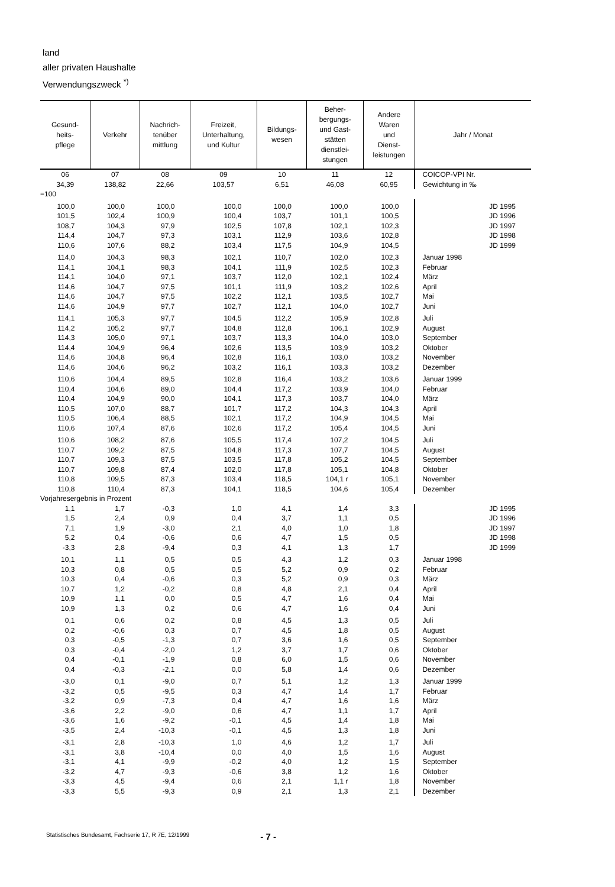land
aller privaten Haushalte
Verwendungszweck <sup>*)</sup>
| Gesund- heits- pflege | Verkehr | Nachrich- tenüber mittlung | Freizeit, Unterhaltung, und Kultur | Bildungs- wesen | Beher- bergungs- und Gast- stätten dienstlei- stungen | Andere Waren und Dienst- leistungen | Jahr / Monat |
| --- | --- | --- | --- | --- | --- | --- | --- |
| 06 | 07 | 08 | 09 | 10 | 11 | 12 | COICOP-VPI Nr. |
| 34,39 | 138,82 | 22,66 | 103,57 | 6,51 | 46,08 | 60,95 | Gewichtung in ‰ |
| =100 | | | | | | | |
| 100,0 | 100,0 | 100,0 | 100,0 | 100,0 | 100,0 | 100,0 | JD 1995 |
| 101,5 | 102,4 | 100,9 | 100,4 | 103,7 | 101,1 | 100,5 | JD 1996 |
| 108,7 | 104,3 | 97,9 | 102,5 | 107,8 | 102,1 | 102,3 | JD 1997 |
| 114,4 | 104,7 | 97,3 | 103,1 | 112,9 | 103,6 | 102,8 | JD 1998 |
| 110,6 | 107,6 | 88,2 | 103,4 | 117,5 | 104,9 | 104,5 | JD 1999 |
| 114,0 | 104,3 | 98,3 | 102,1 | 110,7 | 102,0 | 102,3 | Januar 1998 |
| 114,1 | 104,1 | 98,3 | 104,1 | 111,9 | 102,5 | 102,3 | Februar |
| 114,1 | 104,0 | 97,1 | 103,7 | 112,0 | 102,1 | 102,4 | März |
| 114,6 | 104,7 | 97,5 | 101,1 | 111,9 | 103,2 | 102,6 | April |
| 114,6 | 104,7 | 97,5 | 102,2 | 112,1 | 103,5 | 102,7 | Mai |
| 114,6 | 104,9 | 97,7 | 102,7 | 112,1 | 104,0 | 102,7 | Juni |
| 114,1 | 105,3 | 97,7 | 104,5 | 112,2 | 105,9 | 102,8 | Juli |
| 114,2 | 105,2 | 97,7 | 104,8 | 112,8 | 106,1 | 102,9 | August |
| 114,3 | 105,0 | 97,1 | 103,7 | 113,3 | 104,0 | 103,0 | September |
| 114,4 | 104,9 | 96,4 | 102,6 | 113,5 | 103,9 | 103,2 | Oktober |
| 114,6 | 104,8 | 96,4 | 102,8 | 116,1 | 103,0 | 103,2 | November |
| 114,6 | 104,6 | 96,2 | 103,2 | 116,1 | 103,3 | 103,2 | Dezember |
| 110,6 | 104,4 | 89,5 | 102,8 | 116,4 | 103,2 | 103,6 | Januar 1999 |
| 110,4 | 104,6 | 89,0 | 104,4 | 117,2 | 103,9 | 104,0 | Februar |
| 110,4 | 104,9 | 90,0 | 104,1 | 117,3 | 103,7 | 104,0 | März |
| 110,5 | 107,0 | 88,7 | 101,7 | 117,2 | 104,3 | 104,3 | April |
| 110,5 | 106,4 | 88,5 | 102,1 | 117,2 | 104,9 | 104,5 | Mai |
| 110,6 | 107,4 | 87,6 | 102,6 | 117,2 | 105,4 | 104,5 | Juni |
| 110,6 | 108,2 | 87,6 | 105,5 | 117,4 | 107,2 | 104,5 | Juli |
| 110,7 | 109,2 | 87,5 | 104,8 | 117,3 | 107,7 | 104,5 | August |
| 110,7 | 109,3 | 87,5 | 103,5 | 117,8 | 105,2 | 104,5 | September |
| 110,7 | 109,8 | 87,4 | 102,0 | 117,8 | 105,1 | 104,8 | Oktober |
| 110,8 | 109,5 | 87,3 | 103,4 | 118,5 | 104,1 r | 105,1 | November |
| 110,8 | 110,4 | 87,3 | 104,1 | 118,5 | 104,6 | 105,4 | Dezember |
| Vorjahresergebnis in Prozent | | | | | | | |
| 1,1 | 1,7 | -0,3 | 1,0 | 4,1 | 1,4 | 3,3 | JD 1995 |
| 1,5 | 2,4 | 0,9 | 0,4 | 3,7 | 1,1 | 0,5 | JD 1996 |
| 7,1 | 1,9 | -3,0 | 2,1 | 4,0 | 1,0 | 1,8 | JD 1997 |
| 5,2 | 0,4 | -0,6 | 0,6 | 4,7 | 1,5 | 0,5 | JD 1998 |
| -3,3 | 2,8 | -9,4 | 0,3 | 4,1 | 1,3 | 1,7 | JD 1999 |
| 10,1 | 1,1 | 0,5 | 0,5 | 4,3 | 1,2 | 0,3 | Januar 1998 |
| 10,3 | 0,8 | 0,5 | 0,5 | 5,2 | 0,9 | 0,2 | Februar |
| 10,3 | 0,4 | -0,6 | 0,3 | 5,2 | 0,9 | 0,3 | März |
| 10,7 | 1,2 | -0,2 | 0,8 | 4,8 | 2,1 | 0,4 | April |
| 10,9 | 1,1 | 0,0 | 0,5 | 4,7 | 1,6 | 0,4 | Mai |
| 10,9 | 1,3 | 0,2 | 0,6 | 4,7 | 1,6 | 0,4 | Juni |
| 0,1 | 0,6 | 0,2 | 0,8 | 4,5 | 1,3 | 0,5 | Juli |
| 0,2 | -0,6 | 0,3 | 0,7 | 4,5 | 1,8 | 0,5 | August |
| 0,3 | -0,5 | -1,3 | 0,7 | 3,6 | 1,6 | 0,5 | September |
| 0,3 | -0,4 | -2,0 | 1,2 | 3,7 | 1,7 | 0,6 | Oktober |
| 0,4 | -0,1 | -1,9 | 0,8 | 6,0 | 1,5 | 0,6 | November |
| 0,4 | -0,3 | -2,1 | 0,0 | 5,8 | 1,4 | 0,6 | Dezember |
| -3,0 | 0,1 | -9,0 | 0,7 | 5,1 | 1,2 | 1,3 | Januar 1999 |
| -3,2 | 0,5 | -9,5 | 0,3 | 4,7 | 1,4 | 1,7 | Februar |
| -3,2 | 0,9 | -7,3 | 0,4 | 4,7 | 1,6 | 1,6 | März |
| -3,6 | 2,2 | -9,0 | 0,6 | 4,7 | 1,1 | 1,7 | April |
| -3,6 | 1,6 | -9,2 | -0,1 | 4,5 | 1,4 | 1,8 | Mai |
| -3,5 | 2,4 | -10,3 | -0,1 | 4,5 | 1,3 | 1,8 | Juni |
| -3,1 | 2,8 | -10,3 | 1,0 | 4,6 | 1,2 | 1,7 | Juli |
| -3,1 | 3,8 | -10,4 | 0,0 | 4,0 | 1,5 | 1,6 | August |
| -3,1 | 4,1 | -9,9 | -0,2 | 4,0 | 1,2 | 1,5 | September |
| -3,2 | 4,7 | -9,3 | -0,6 | 3,8 | 1,2 | 1,6 | Oktober |
| -3,3 | 4,5 | -9,4 | 0,6 | 2,1 | 1,1 r | 1,8 | November |
| -3,3 | 5,5 | -9,3 | 0,9 | 2,1 | 1,3 | 2,1 | Dezember |
Statistisches Bundesamt, Fachserie 17, R 7E, 12/1999 - 7 -